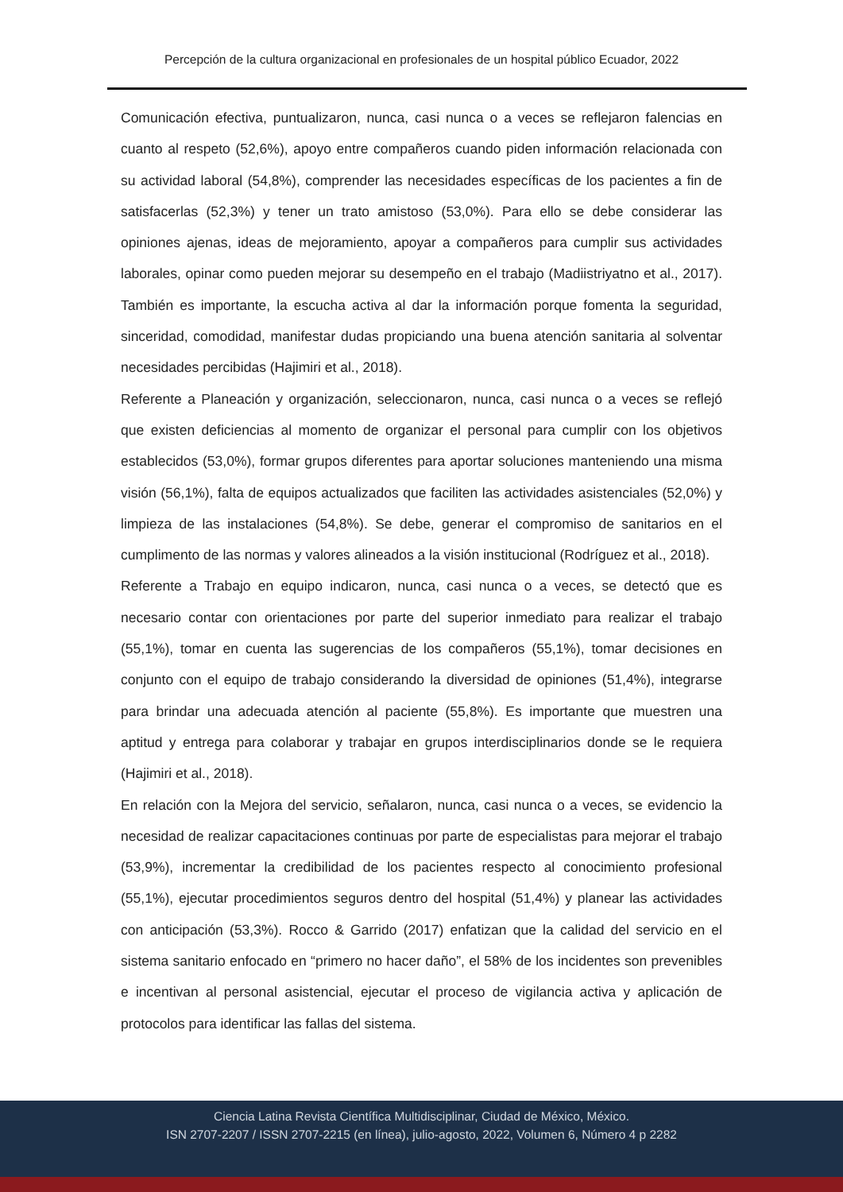Percepción de la cultura organizacional en profesionales de un hospital público Ecuador, 2022
Comunicación efectiva, puntualizaron, nunca, casi nunca o a veces se reflejaron falencias en cuanto al respeto (52,6%), apoyo entre compañeros cuando piden información relacionada con su actividad laboral (54,8%), comprender las necesidades específicas de los pacientes a fin de satisfacerlas (52,3%) y tener un trato amistoso (53,0%). Para ello se debe considerar las opiniones ajenas, ideas de mejoramiento, apoyar a compañeros para cumplir sus actividades laborales, opinar como pueden mejorar su desempeño en el trabajo (Madiistriyatno et al., 2017). También es importante, la escucha activa al dar la información porque fomenta la seguridad, sinceridad, comodidad, manifestar dudas propiciando una buena atención sanitaria al solventar necesidades percibidas (Hajimiri et al., 2018).
Referente a Planeación y organización, seleccionaron, nunca, casi nunca o a veces se reflejó que existen deficiencias al momento de organizar el personal para cumplir con los objetivos establecidos (53,0%), formar grupos diferentes para aportar soluciones manteniendo una misma visión (56,1%), falta de equipos actualizados que faciliten las actividades asistenciales (52,0%) y limpieza de las instalaciones (54,8%). Se debe, generar el compromiso de sanitarios en el cumplimento de las normas y valores alineados a la visión institucional (Rodríguez et al., 2018).
Referente a Trabajo en equipo indicaron, nunca, casi nunca o a veces, se detectó que es necesario contar con orientaciones por parte del superior inmediato para realizar el trabajo (55,1%), tomar en cuenta las sugerencias de los compañeros (55,1%), tomar decisiones en conjunto con el equipo de trabajo considerando la diversidad de opiniones (51,4%), integrarse para brindar una adecuada atención al paciente (55,8%). Es importante que muestren una aptitud y entrega para colaborar y trabajar en grupos interdisciplinarios donde se le requiera (Hajimiri et al., 2018).
En relación con la Mejora del servicio, señalaron, nunca, casi nunca o a veces, se evidencio la necesidad de realizar capacitaciones continuas por parte de especialistas para mejorar el trabajo (53,9%), incrementar la credibilidad de los pacientes respecto al conocimiento profesional (55,1%), ejecutar procedimientos seguros dentro del hospital (51,4%) y planear las actividades con anticipación (53,3%). Rocco & Garrido (2017) enfatizan que la calidad del servicio en el sistema sanitario enfocado en “primero no hacer daño”, el 58% de los incidentes son prevenibles e incentivan al personal asistencial, ejecutar el proceso de vigilancia activa y aplicación de protocolos para identificar las fallas del sistema.
Ciencia Latina Revista Científica Multidisciplinar, Ciudad de México, México.
ISN 2707-2207 / ISSN 2707-2215 (en línea), julio-agosto, 2022, Volumen 6, Número 4 p 2282